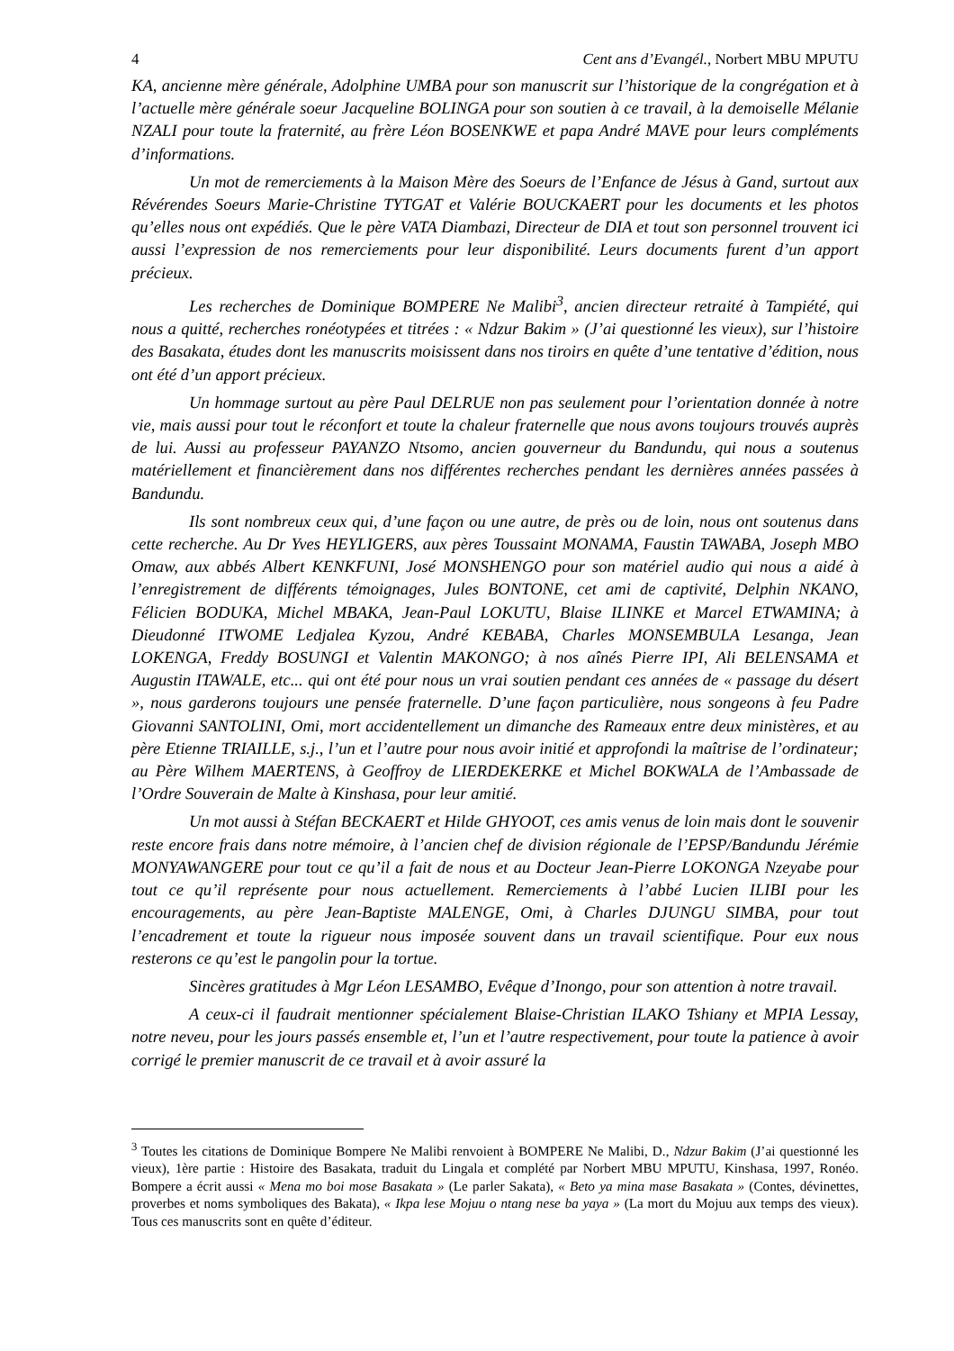4 Cent ans d’Evangél., Norbert MBU MPUTU
KA, ancienne mère générale, Adolphine UMBA pour son manuscrit sur l’historique de la congrégation et à l’actuelle mère générale soeur Jacqueline BOLINGA pour son soutien à ce travail, à la demoiselle Mélanie NZALI pour toute la fraternité, au frère Léon BOSENKWE et papa André MAVE pour leurs compléments d’informations.
Un mot de remerciements à la Maison Mère des Soeurs de l’Enfance de Jésus à Gand, surtout aux Révérendes Soeurs Marie-Christine TYTGAT et Valérie BOUCKAERT pour les documents et les photos qu’elles nous ont expédiés. Que le père VATA Diambazi, Directeur de DIA et tout son personnel trouvent ici aussi l’expression de nos remerciements pour leur disponibilité. Leurs documents furent d’un apport précieux.
Les recherches de Dominique BOMPERE Ne Malibi<sup>3</sup>, ancien directeur retraité à Tampiété, qui nous a quitté, recherches ronéotypées et titrées : « Ndzur Bakim » (J’ai questionné les vieux), sur l’histoire des Basakata, études dont les manuscrits moisissent dans nos tiroirs en quête d’une tentative d’édition, nous ont été d’un apport précieux.
Un hommage surtout au père Paul DELRUE non pas seulement pour l’orientation donnée à notre vie, mais aussi pour tout le réconfort et toute la chaleur fraternelle que nous avons toujours trouvés auprès de lui. Aussi au professeur PAYANZO Ntsomo, ancien gouverneur du Bandundu, qui nous a soutenus matériellement et financièrement dans nos différentes recherches pendant les dernières années passées à Bandundu.
Ils sont nombreux ceux qui, d’une façon ou une autre, de près ou de loin, nous ont soutenus dans cette recherche. Au Dr Yves HEYLIGERS, aux pères Toussaint MONAMA, Faustin TAWABA, Joseph MBO Omaw, aux abbés Albert KENKFUNI, José MONSHENGO pour son matériel audio qui nous a aidé à l’enregistrement de différents témoignages, Jules BONTONE, cet ami de captivité, Delphin NKANO, Félicien BODUKA, Michel MBAKA, Jean-Paul LOKUTU, Blaise ILINKE et Marcel ETWAMINA; à Dieudonné ITWOME Ledjalea Kyzou, André KEBABA, Charles MONSEMBULA Lesanga, Jean LOKENGA, Freddy BOSUNGI et Valentin MAKONGO; à nos aînés Pierre IPI, Ali BELENSAMA et Augustin ITAWALE, etc... qui ont été pour nous un vrai soutien pendant ces années de « passage du désert », nous garderons toujours une pensée fraternelle. D’une façon particulière, nous songeons à feu Padre Giovanni SANTOLINI, Omi, mort accidentellement un dimanche des Rameaux entre deux ministères, et au père Etienne TRIAILLE, s.j., l’un et l’autre pour nous avoir initié et approfondi la maîtrise de l’ordinateur; au Père Wilhem MAERTENS, à Geoffroy de LIERDEKERKE et Michel BOKWALA de l’Ambassade de l’Ordre Souverain de Malte à Kinshasa, pour leur amitié.
Un mot aussi à Stéfan BECKAERT et Hilde GHYOOT, ces amis venus de loin mais dont le souvenir reste encore frais dans notre mémoire, à l’ancien chef de division régionale de l’EPSP/Bandundu Jérémie MONYAWANGERE pour tout ce qu’il a fait de nous et au Docteur Jean-Pierre LOKONGA Nzeyabe pour tout ce qu’il représente pour nous actuellement. Remerciements à l’abbé Lucien ILIBI pour les encouragements, au père Jean-Baptiste MALENGE, Omi, à Charles DJUNGU SIMBA, pour tout l’encadrement et toute la rigueur nous imposée souvent dans un travail scientifique. Pour eux nous resterons ce qu’est le pangolin pour la tortue.
Sincères gratitudes à Mgr Léon LESAMBO, Evêque d’Inongo, pour son attention à notre travail.
A ceux-ci il faudrait mentionner spécialement Blaise-Christian ILAKO Tshiany et MPIA Lessay, notre neveu, pour les jours passés ensemble et, l’un et l’autre respectivement, pour toute la patience à avoir corrigé le premier manuscrit de ce travail et à avoir assuré la
<sup>3</sup> Toutes les citations de Dominique Bompere Ne Malibi renvoient à BOMPERE Ne Malibi, D., Ndzur Bakim (J’ai questionné les vieux), 1ère partie : Histoire des Basakata, traduit du Lingala et complété par Norbert MBU MPUTU, Kinshasa, 1997, Ronéo. Bompere a écrit aussi « Mena mo boi mose Basakata » (Le parler Sakata), « Beto ya mina mase Basakata » (Contes, dévinettes, proverbes et noms symboliques des Bakata), « Ikpa lese Mojuu o ntang nese ba yaya » (La mort du Mojuu aux temps des vieux). Tous ces manuscrits sont en quête d’éditeur.